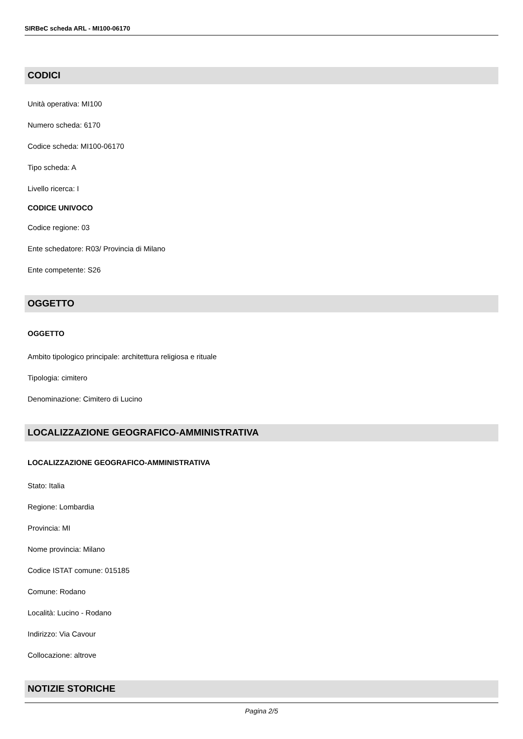SIRBeC scheda ARL - MI100-06170
CODICI
Unità operativa: MI100
Numero scheda: 6170
Codice scheda: MI100-06170
Tipo scheda: A
Livello ricerca: I
CODICE UNIVOCO
Codice regione: 03
Ente schedatore: R03/ Provincia di Milano
Ente competente: S26
OGGETTO
OGGETTO
Ambito tipologico principale: architettura religiosa e rituale
Tipologia: cimitero
Denominazione: Cimitero di Lucino
LOCALIZZAZIONE GEOGRAFICO-AMMINISTRATIVA
LOCALIZZAZIONE GEOGRAFICO-AMMINISTRATIVA
Stato: Italia
Regione: Lombardia
Provincia: MI
Nome provincia: Milano
Codice ISTAT comune: 015185
Comune: Rodano
Località: Lucino - Rodano
Indirizzo: Via Cavour
Collocazione: altrove
NOTIZIE STORICHE
Pagina 2/5